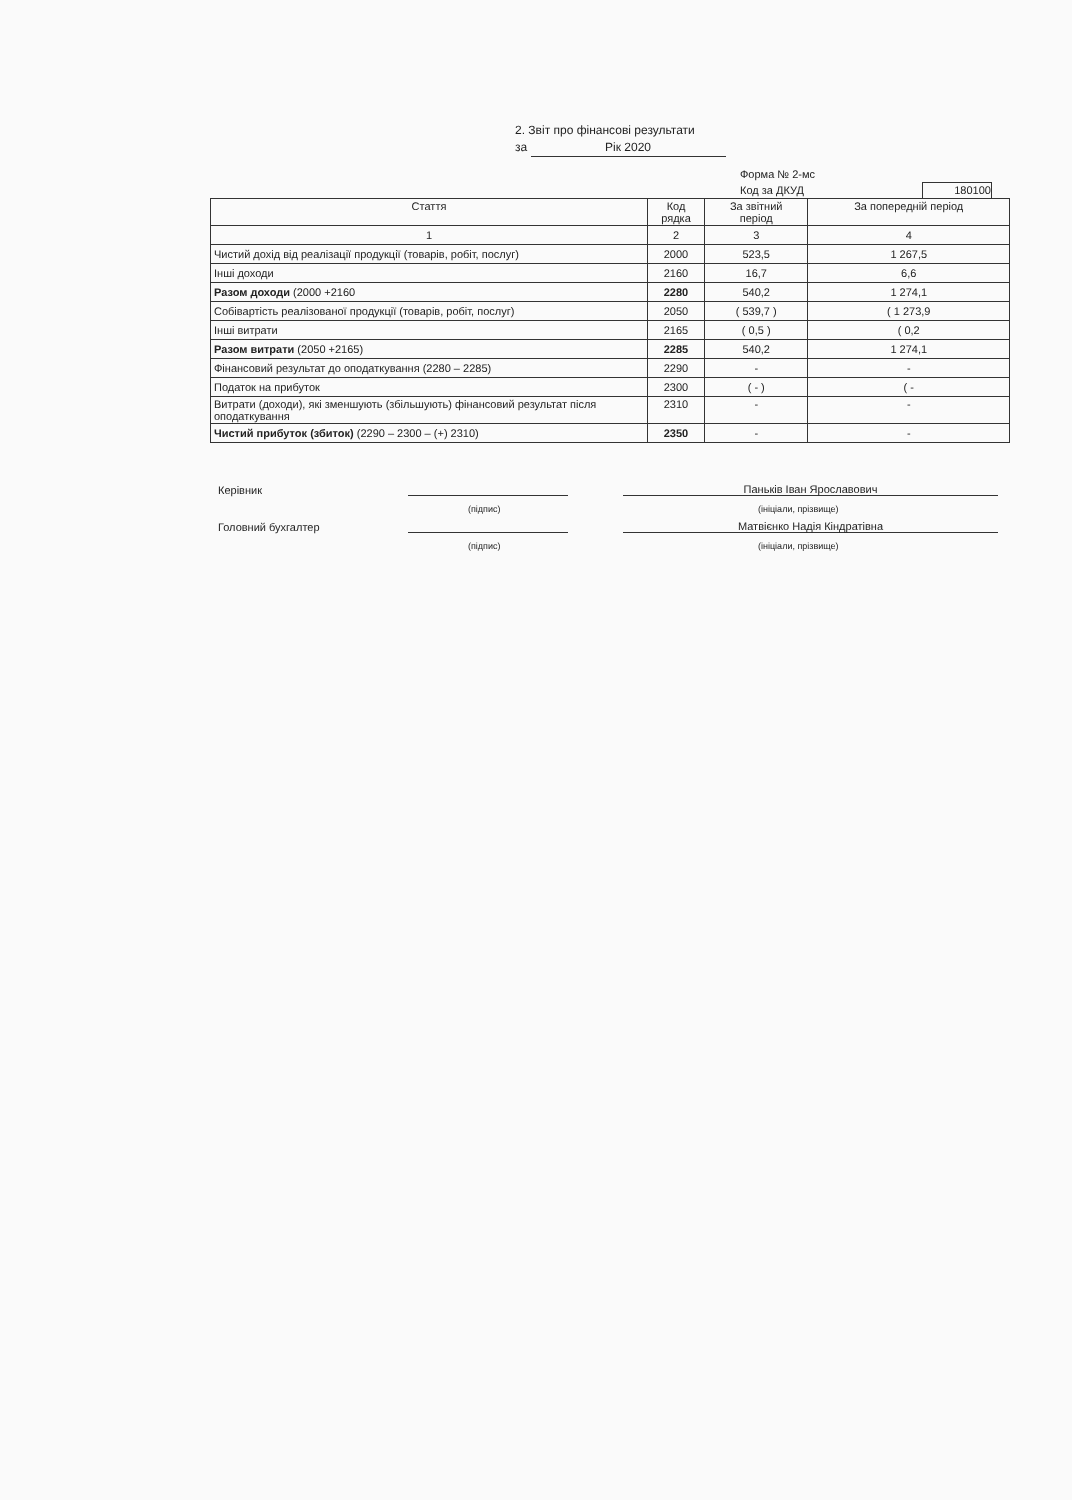2. Звіт про фінансові результати
за Рік 2020
Форма № 2-мс
Код за ДКУД 180100
| Стаття | Код рядка | За звітний період | За попередній період |
| --- | --- | --- | --- |
| 1 | 2 | 3 | 4 |
| Чистий дохід від реалізації продукції (товарів, робіт, послуг) | 2000 | 523,5 | 1 267,5 |
| Інші доходи | 2160 | 16,7 | 6,6 |
| Разом доходи (2000 +2160 | 2280 | 540,2 | 1 274,1 |
| Собівартість реалізованої продукції (товарів, робіт, послуг) | 2050 | ( 539,7 ) | ( 1 273,9 |
| Інші витрати | 2165 | ( 0,5 ) | ( 0,2 |
| Разом витрати (2050 +2165) | 2285 | 540,2 | 1 274,1 |
| Фінансовий результат до оподаткування (2280 – 2285) | 2290 | - | - |
| Податок на прибуток | 2300 | ( - ) | ( - |
| Витрати (доходи), які зменшують (збільшують) фінансовий результат після оподаткування | 2310 | - | - |
| Чистий прибуток (збиток) (2290 – 2300 – (+) 2310) | 2350 | - | - |
Керівник
Паньків Іван Ярославович
(підпис) (ініціали, прізвище)
Головний бухгалтер
Матвієнко Надія Кіндратівна
(підпис) (ініціали, прізвище)